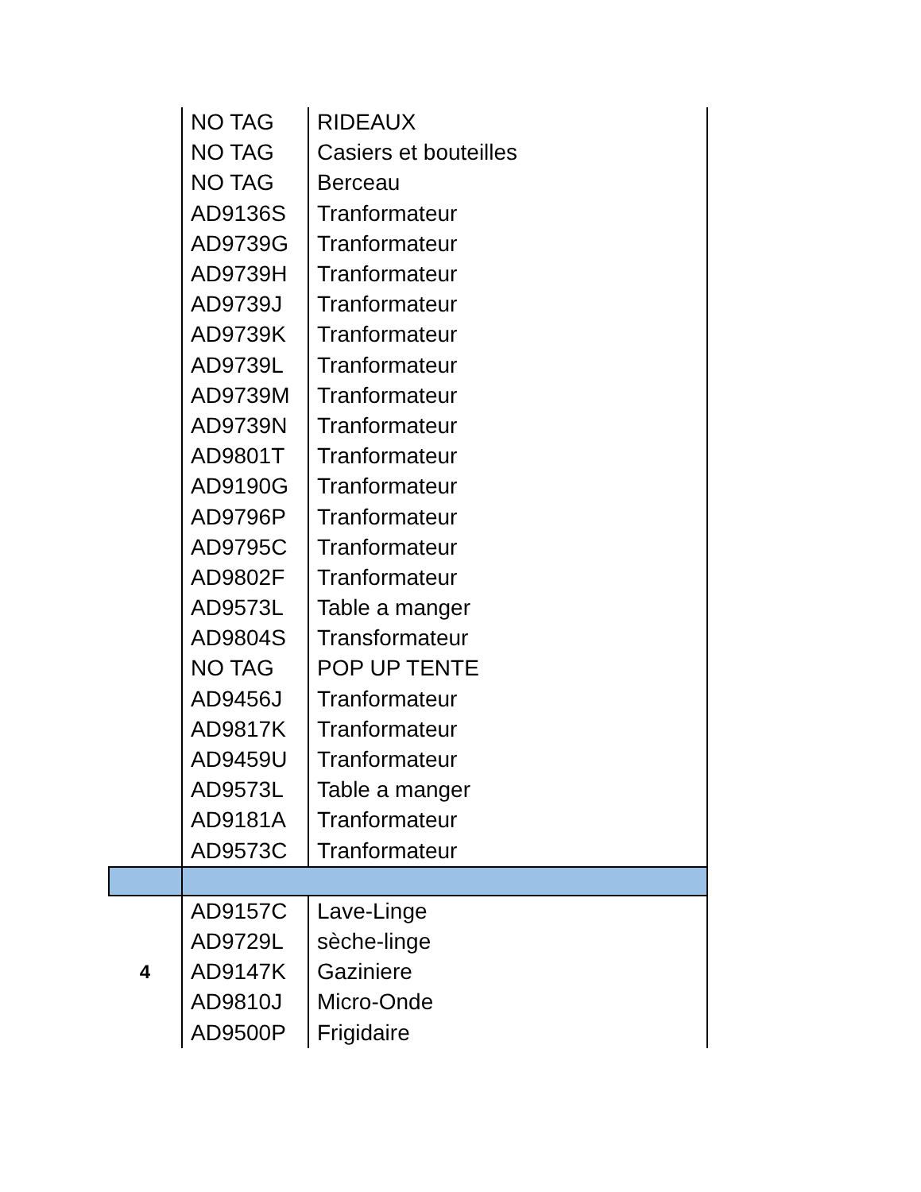| | NO TAG | RIDEAUX |
| | NO TAG | Casiers et bouteilles |
| | NO TAG | Berceau |
| | AD9136S | Tranformateur |
| | AD9739G | Tranformateur |
| | AD9739H | Tranformateur |
| | AD9739J | Tranformateur |
| | AD9739K | Tranformateur |
| | AD9739L | Tranformateur |
| | AD9739M | Tranformateur |
| | AD9739N | Tranformateur |
| | AD9801T | Tranformateur |
| | AD9190G | Tranformateur |
| | AD9796P | Tranformateur |
| | AD9795C | Tranformateur |
| | AD9802F | Tranformateur |
| | AD9573L | Table a manger |
| | AD9804S | Transformateur |
| | NO TAG | POP UP TENTE |
| | AD9456J | Tranformateur |
| | AD9817K | Tranformateur |
| | AD9459U | Tranformateur |
| | AD9573L | Table a manger |
| | AD9181A | Tranformateur |
| | AD9573C | Tranformateur |
| 4 | AD9157C | Lave-Linge |
| | AD9729L | sèche-linge |
| | AD9147K | Gaziniere |
| | AD9810J | Micro-Onde |
| | AD9500P | Frigidaire |